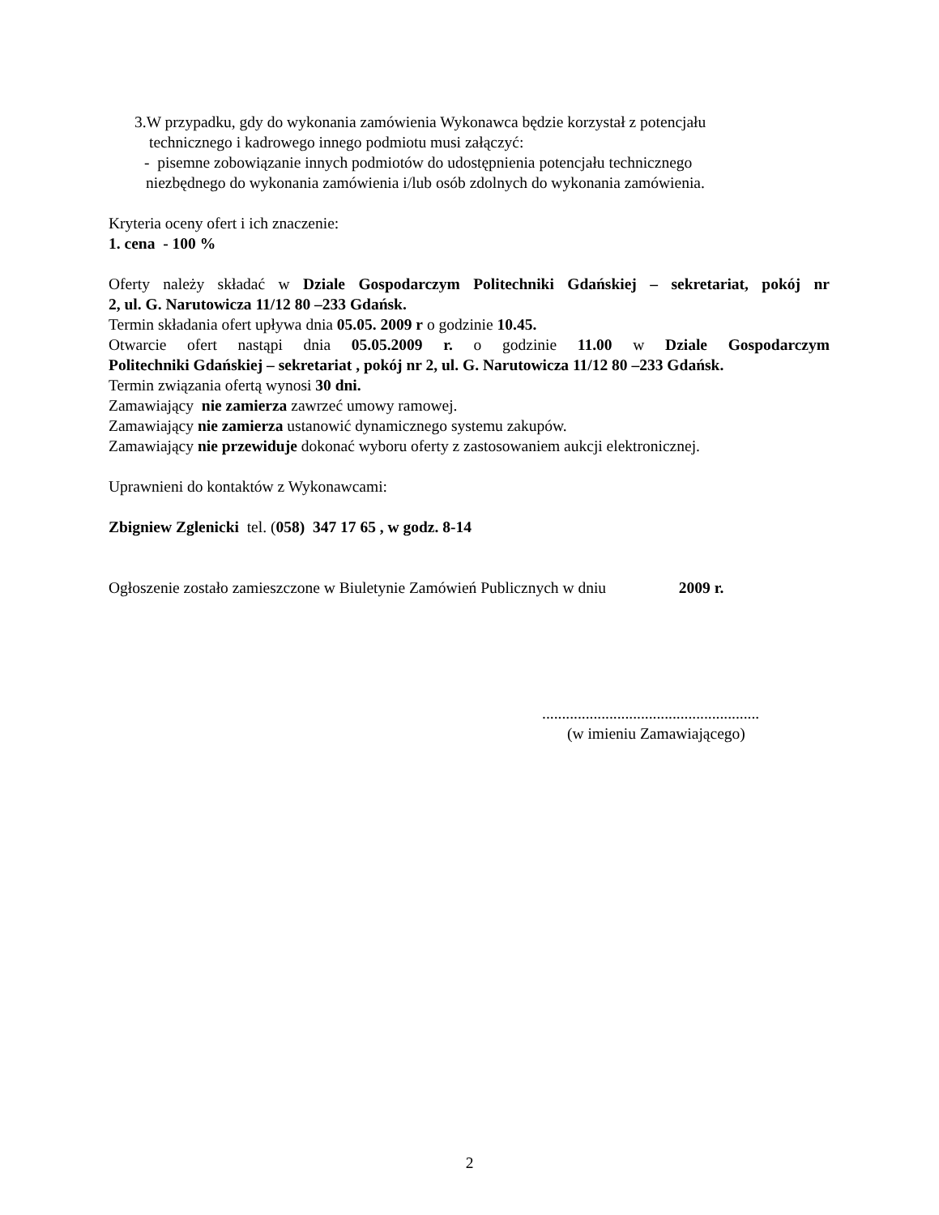3.W przypadku, gdy do wykonania zamówienia Wykonawca będzie korzystał z potencjału
technicznego i kadrowego innego podmiotu musi załączyć:
- pisemne zobowiązanie innych podmiotów do udostępnienia potencjału technicznego
niezbędnego do wykonania zamówienia i/lub osób zdolnych do wykonania zamówienia.
Kryteria oceny ofert i ich znaczenie:
1. cena - 100 %
Oferty należy składać w Dziale Gospodarczym Politechniki Gdańskiej – sekretariat, pokój nr
2, ul. G. Narutowicza 11/12 80 –233 Gdańsk.
Termin składania ofert upływa dnia 05.05. 2009 r o godzinie 10.45.
Otwarcie ofert nastąpi dnia 05.05.2009 r. o godzinie 11.00 w Dziale Gospodarczym
Politechniki Gdańskiej – sekretariat , pokój nr 2, ul. G. Narutowicza 11/12 80 –233 Gdańsk.
Termin związania ofertą wynosi 30 dni.
Zamawiający nie zamierza zawrzeć umowy ramowej.
Zamawiający nie zamierza ustanowić dynamicznego systemu zakupów.
Zamawiający nie przewiduje dokonać wyboru oferty z zastosowaniem aukcji elektronicznej.
Uprawnieni do kontaktów z Wykonawcami:
Zbigniew Zglenicki tel. (058) 347 17 65 , w godz. 8-14
Ogłoszenie zostało zamieszczone w Biuletynie Zamówień Publicznych w dniu 2009 r.
.......................................................
(w imieniu Zamawiającego)
2